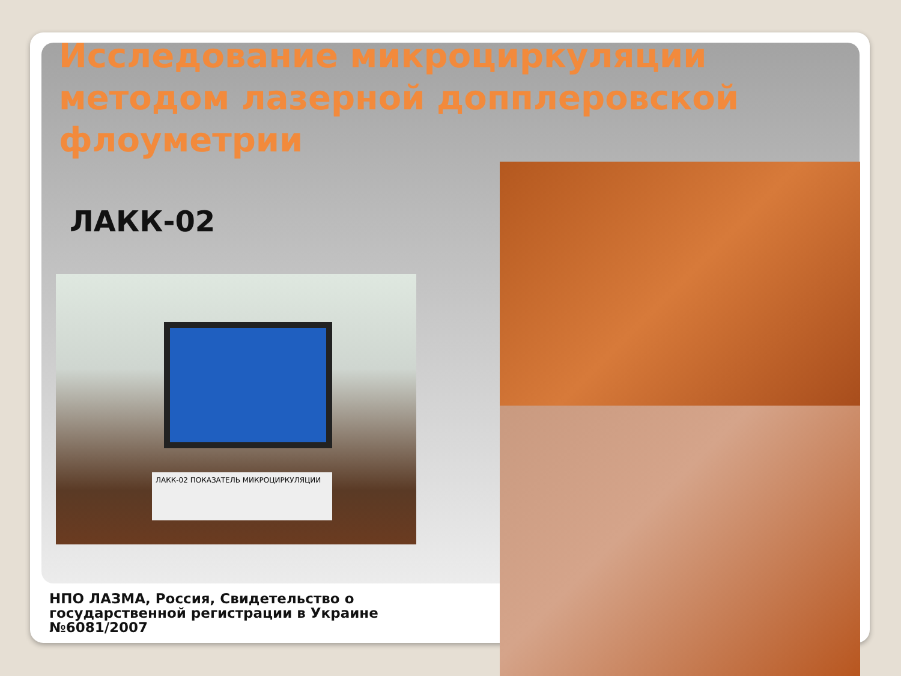Исследование микроциркуляции методом лазерной допплеровской флоуметрии
ЛАКК-02
ЛАКК-02 ПОКАЗАТЕЛЬ МИКРОЦИРКУЛЯЦИИ
НПО ЛАЗМА, Россия, Свидетельство о государственной регистрации в Украине №6081/2007